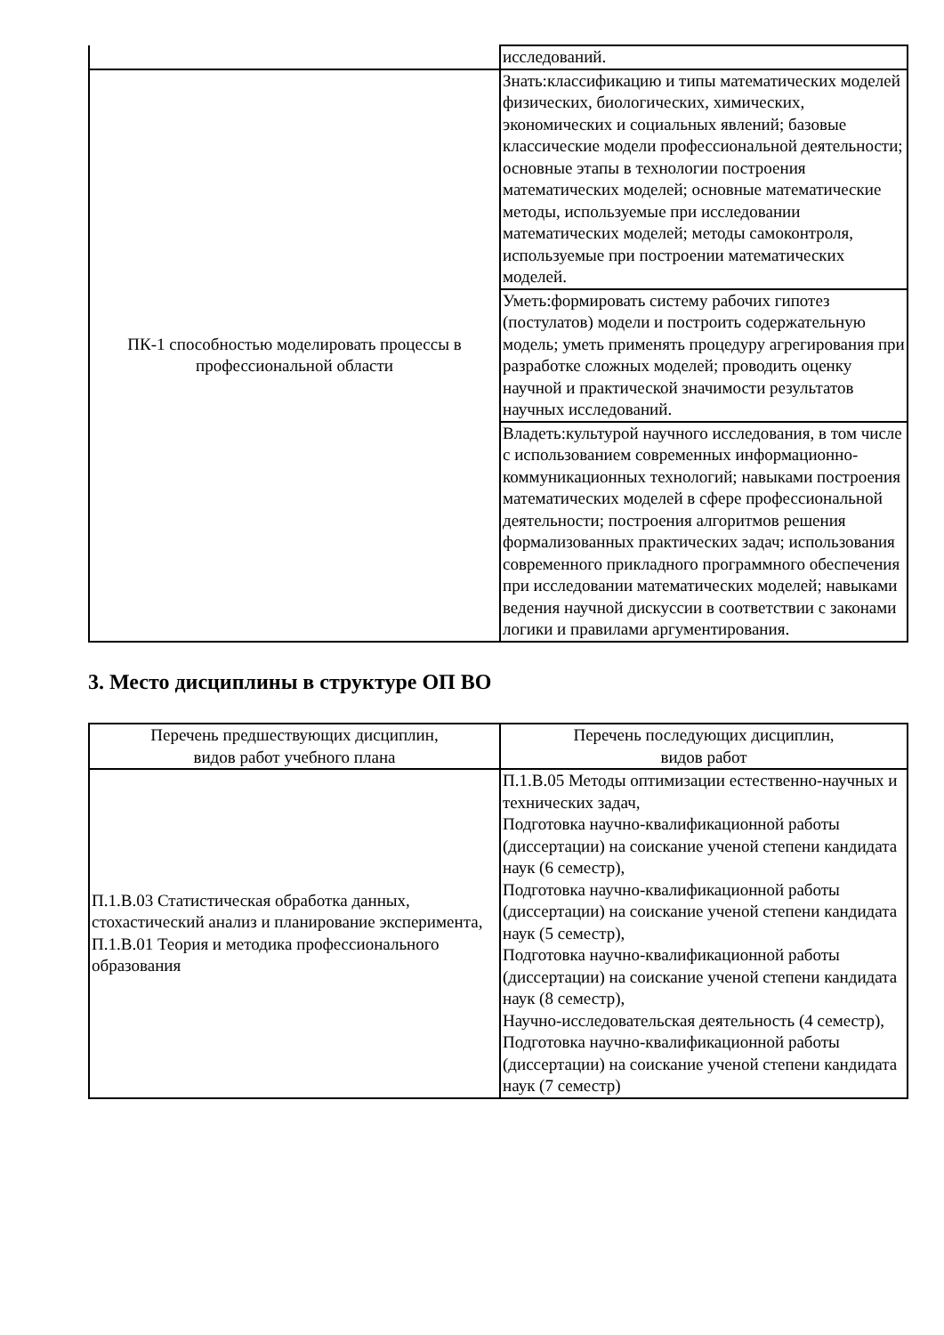| | исследований. |
| ПК-1 способностью моделировать процессы в профессиональной области | Знать:классификацию и типы математических моделей физических, биологических, химических, экономических и социальных явлений; базовые классические модели профессиональной деятельности; основные этапы в технологии построения математических моделей; основные математические методы, используемые при исследовании математических моделей; методы самоконтроля, используемые при построении математических моделей. |
| | Уметь:формировать систему рабочих гипотез (постулатов) модели и построить содержательную модель; уметь применять процедуру агрегирования при разработке сложных моделей; проводить оценку научной и практической значимости результатов научных исследований. |
| | Владеть:культурой научного исследования, в том числе с использованием современных информационно-коммуникационных технологий; навыками построения математических моделей в сфере профессиональной деятельности; построения алгоритмов решения формализованных практических задач; использования современного прикладного программного обеспечения при исследовании математических моделей; навыками ведения научной дискуссии в соответствии с законами логики и правилами аргументирования. |
3. Место дисциплины в структуре ОП ВО
| Перечень предшествующих дисциплин, видов работ учебного плана | Перечень последующих дисциплин, видов работ |
| --- | --- |
| П.1.В.03 Статистическая обработка данных, стохастический анализ и планирование эксперимента, П.1.В.01 Теория и методика профессионального образования | П.1.В.05 Методы оптимизации естественно-научных и технических задач, Подготовка научно-квалификационной работы (диссертации) на соискание ученой степени кандидата наук (6 семестр), Подготовка научно-квалификационной работы (диссертации) на соискание ученой степени кандидата наук (5 семестр), Подготовка научно-квалификационной работы (диссертации) на соискание ученой степени кандидата наук (8 семестр), Научно-исследовательская деятельность (4 семестр), Подготовка научно-квалификационной работы (диссертации) на соискание ученой степени кандидата наук (7 семестр) |